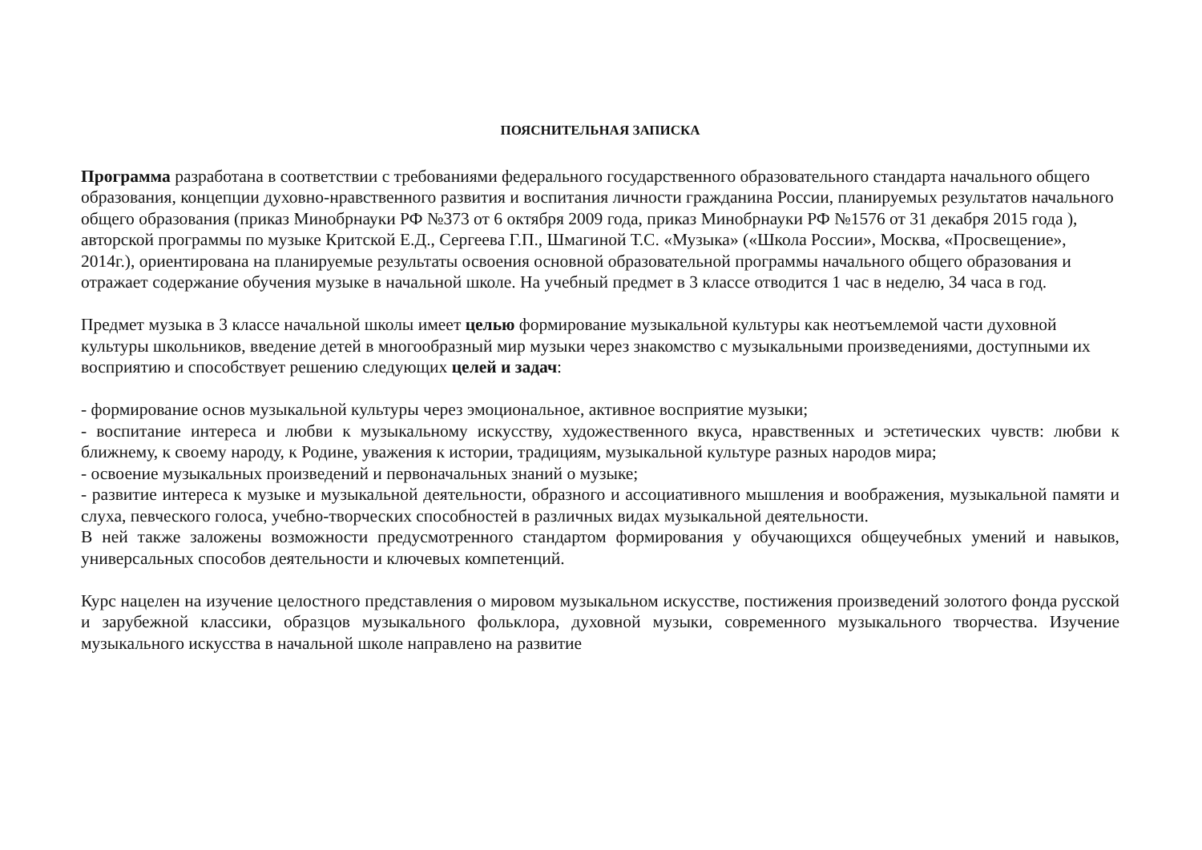ПОЯСНИТЕЛЬНАЯ ЗАПИСКА
Программа разработана в соответствии с требованиями федерального государственного образовательного стандарта начального общего образования, концепции духовно-нравственного развития и воспитания личности гражданина России, планируемых результатов начального общего образования (приказ Минобрнауки РФ №373 от 6 октября 2009 года, приказ Минобрнауки РФ №1576 от 31 декабря 2015 года ), авторской программы по музыке Критской Е.Д., Сергеева Г.П., Шмагиной Т.С. «Музыка» («Школа России», Москва, «Просвещение», 2014г.), ориентирована на планируемые результаты освоения основной образовательной программы начального общего образования и отражает содержание обучения музыке в начальной школе. На учебный предмет в 3 классе отводится 1 час в неделю, 34 часа в год.
Предмет музыка в 3 классе начальной школы имеет целью формирование музыкальной культуры как неотъемлемой части духовной культуры школьников, введение детей в многообразный мир музыки через знакомство с музыкальными произведениями, доступными их восприятию и способствует решению следующих целей и задач:
- формирование основ музыкальной культуры через эмоциональное, активное восприятие музыки;
- воспитание интереса и любви к музыкальному искусству, художественного вкуса, нравственных и эстетических чувств: любви к ближнему, к своему народу, к Родине, уважения к истории, традициям, музыкальной культуре разных народов мира;
- освоение музыкальных произведений и первоначальных знаний о музыке;
- развитие интереса к музыке и музыкальной деятельности, образного и ассоциативного мышления и воображения, музыкальной памяти и слуха, певческого голоса, учебно-творческих способностей в различных видах музыкальной деятельности.
В ней также заложены возможности предусмотренного стандартом формирования у обучающихся общеучебных умений и навыков, универсальных способов деятельности и ключевых компетенций.
Курс нацелен на изучение целостного представления о мировом музыкальном искусстве, постижения произведений золотого фонда русской и зарубежной классики, образцов музыкального фольклора, духовной музыки, современного музыкального творчества. Изучение музыкального искусства в начальной школе направлено на развитие